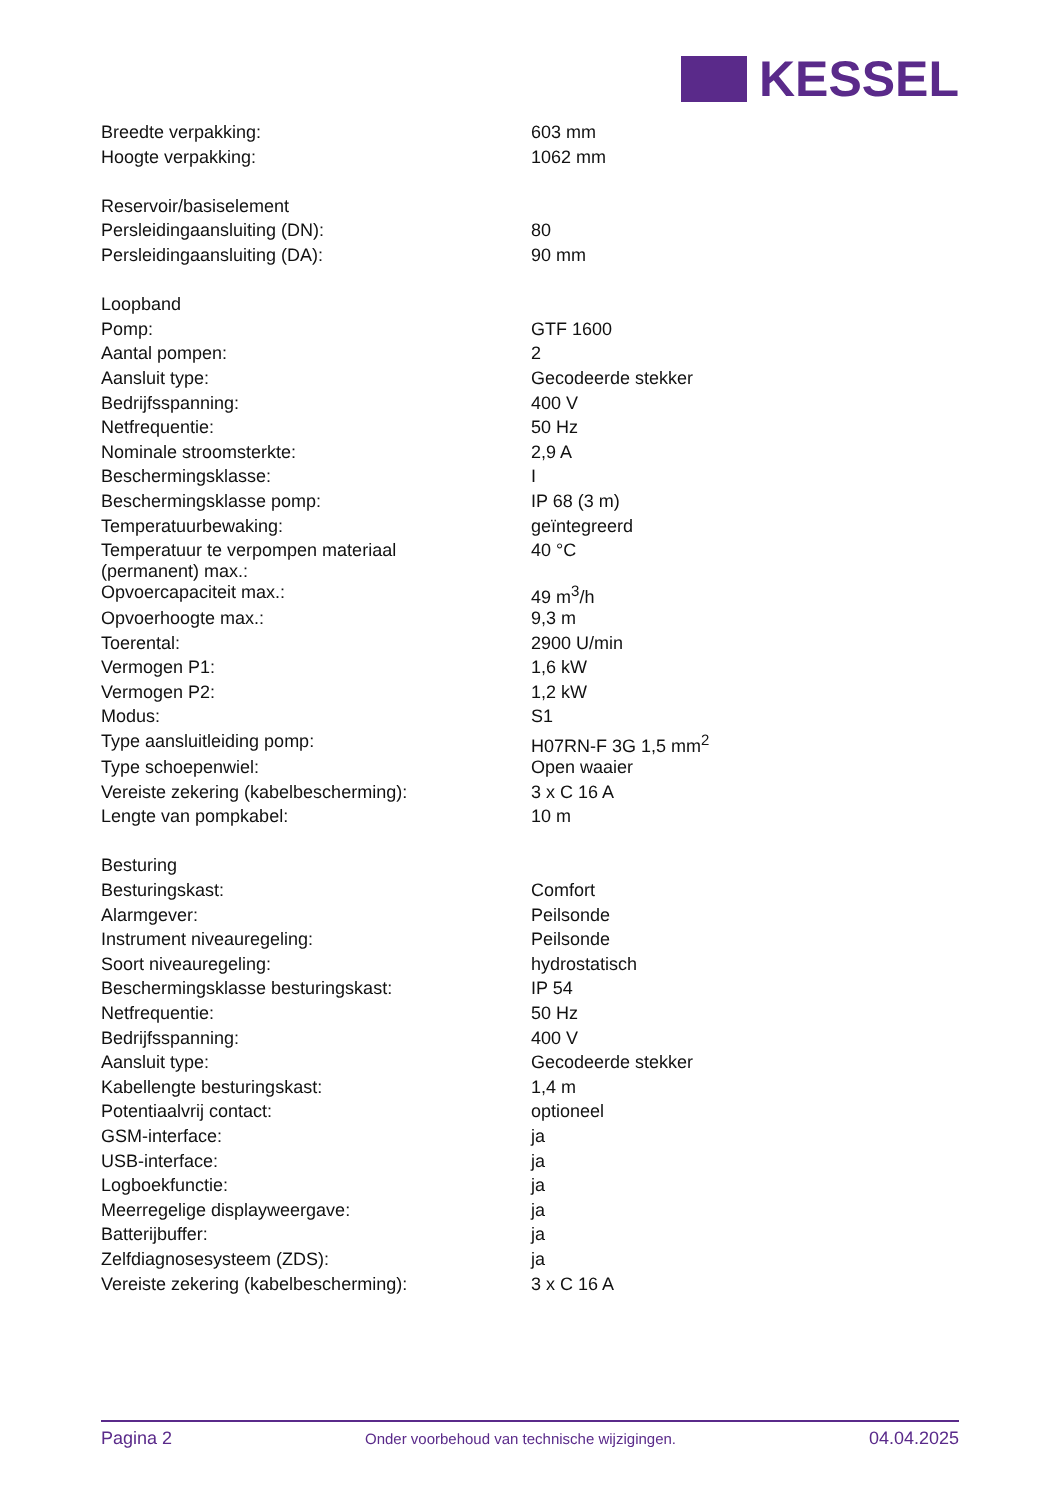KESSEL
| Breedte verpakking: | 603 mm |
| Hoogte verpakking: | 1062 mm |
| Reservoir/basiselement | |
| Persleidingaansluiting (DN): | 80 |
| Persleidingaansluiting (DA): | 90 mm |
| Loopband | |
| Pomp: | GTF 1600 |
| Aantal pompen: | 2 |
| Aansluit type: | Gecodeerde stekker |
| Bedrijfsspanning: | 400 V |
| Netfrequentie: | 50 Hz |
| Nominale stroomsterkte: | 2,9 A |
| Beschermingsklasse: | I |
| Beschermingsklasse pomp: | IP 68 (3 m) |
| Temperatuurbewaking: | geïntegreerd |
| Temperatuur te verpompen materiaal (permanent) max.: | 40 °C |
| Opvoercapaciteit max.: | 49 m<sup>3</sup>/h |
| Opvoerhoogte max.: | 9,3 m |
| Toerental: | 2900 U/min |
| Vermogen P1: | 1,6 kW |
| Vermogen P2: | 1,2 kW |
| Modus: | S1 |
| Type aansluitleiding pomp: | H07RN-F 3G 1,5 mm<sup>2</sup> |
| Type schoepenwiel: | Open waaier |
| Vereiste zekering (kabelbescherming): | 3 x C 16 A |
| Lengte van pompkabel: | 10 m |
| Besturing | |
| Besturingskast: | Comfort |
| Alarmgever: | Peilsonde |
| Instrument niveauregeling: | Peilsonde |
| Soort niveauregeling: | hydrostatisch |
| Beschermingsklasse besturingskast: | IP 54 |
| Netfrequentie: | 50 Hz |
| Bedrijfsspanning: | 400 V |
| Aansluit type: | Gecodeerde stekker |
| Kabellengte besturingskast: | 1,4 m |
| Potentiaalvrij contact: | optioneel |
| GSM-interface: | ja |
| USB-interface: | ja |
| Logboekfunctie: | ja |
| Meerregelige displayweergave: | ja |
| Batterijbuffer: | ja |
| Zelfdiagnosesysteem (ZDS): | ja |
| Vereiste zekering (kabelbescherming): | 3 x C 16 A |
Pagina 2 Onder voorbehoud van technische wijzigingen. 04.04.2025